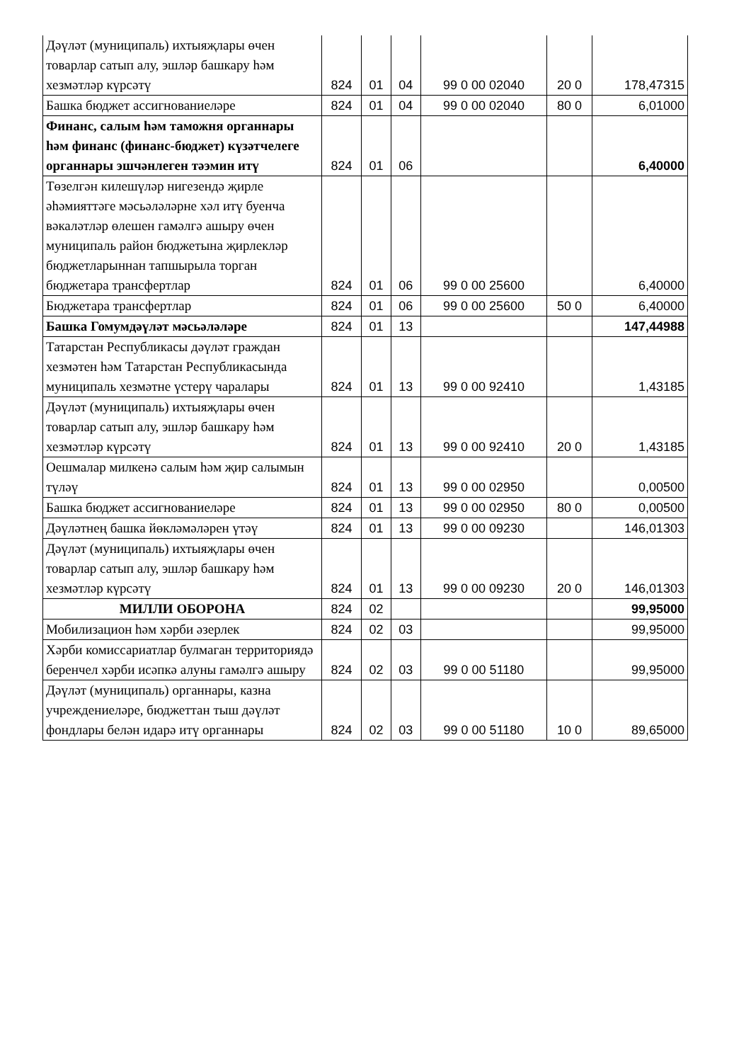| Дәүләт (муниципаль) ихтыяҗлары өчен товарлар сатып алу, эшләр башкару һәм хезмәтләр күрсәтү | 824 | 01 | 04 | 99 0 00 02040 | 20 0 | 178,47315 |
| Башка бюджет ассигнованиеләре | 824 | 01 | 04 | 99 0 00 02040 | 80 0 | 6,01000 |
| Финанс, салым һәм таможня органнары һәм финанс (финанс-бюджет) күзәтчелеге органнары эшчәнлеген тәэмин итү | 824 | 01 | 06 | | | 6,40000 |
| Төзелгән килешүләр нигезендә җирле әһәмияттәге мәсьәләләрне хәл итү буенча вәкаләтләр өлешен гамәлгә ашыру өчен муниципаль район бюджетына җирлекләр бюджетларыннан тапшырыла торган бюджетара трансфертлар | 824 | 01 | 06 | 99 0 00 25600 | | 6,40000 |
| Бюджетара трансфертлар | 824 | 01 | 06 | 99 0 00 25600 | 50 0 | 6,40000 |
| Башка Гомумдәүләт мәсьәләләре | 824 | 01 | 13 | | | 147,44988 |
| Татарстан Республикасы дәүләт граждан хезмәтен һәм Татарстан Республикасында муниципаль хезмәтне үстерү чаралары | 824 | 01 | 13 | 99 0 00 92410 | | 1,43185 |
| Дәүләт (муниципаль) ихтыяҗлары өчен товарлар сатып алу, эшләр башкару һәм хезмәтләр күрсәтү | 824 | 01 | 13 | 99 0 00 92410 | 20 0 | 1,43185 |
| Оешмалар милкенә салым һәм җир салымын түләү | 824 | 01 | 13 | 99 0 00 02950 | | 0,00500 |
| Башка бюджет ассигнованиеләре | 824 | 01 | 13 | 99 0 00 02950 | 80 0 | 0,00500 |
| Дәүләтнең башка йөкләмәләрен үтәү | 824 | 01 | 13 | 99 0 00 09230 | | 146,01303 |
| Дәүләт (муниципаль) ихтыяҗлары өчен товарлар сатып алу, эшләр башкару һәм хезмәтләр күрсәтү | 824 | 01 | 13 | 99 0 00 09230 | 20 0 | 146,01303 |
| МИЛЛИ ОБОРОНА | 824 | 02 | | | | 99,95000 |
| Мобилизацион һәм хәрби әзерлек | 824 | 02 | 03 | | | 99,95000 |
| Хәрби комиссариатлар булмаган территориядә беренчел хәрби исәпкә алуны гамәлгә ашыру | 824 | 02 | 03 | 99 0 00 51180 | | 99,95000 |
| Дәүләт (муниципаль) органнары, казна учреждениеләре, бюджеттан тыш дәүләт фондлары белән идарә итү органнары | 824 | 02 | 03 | 99 0 00 51180 | 10 0 | 89,65000 |